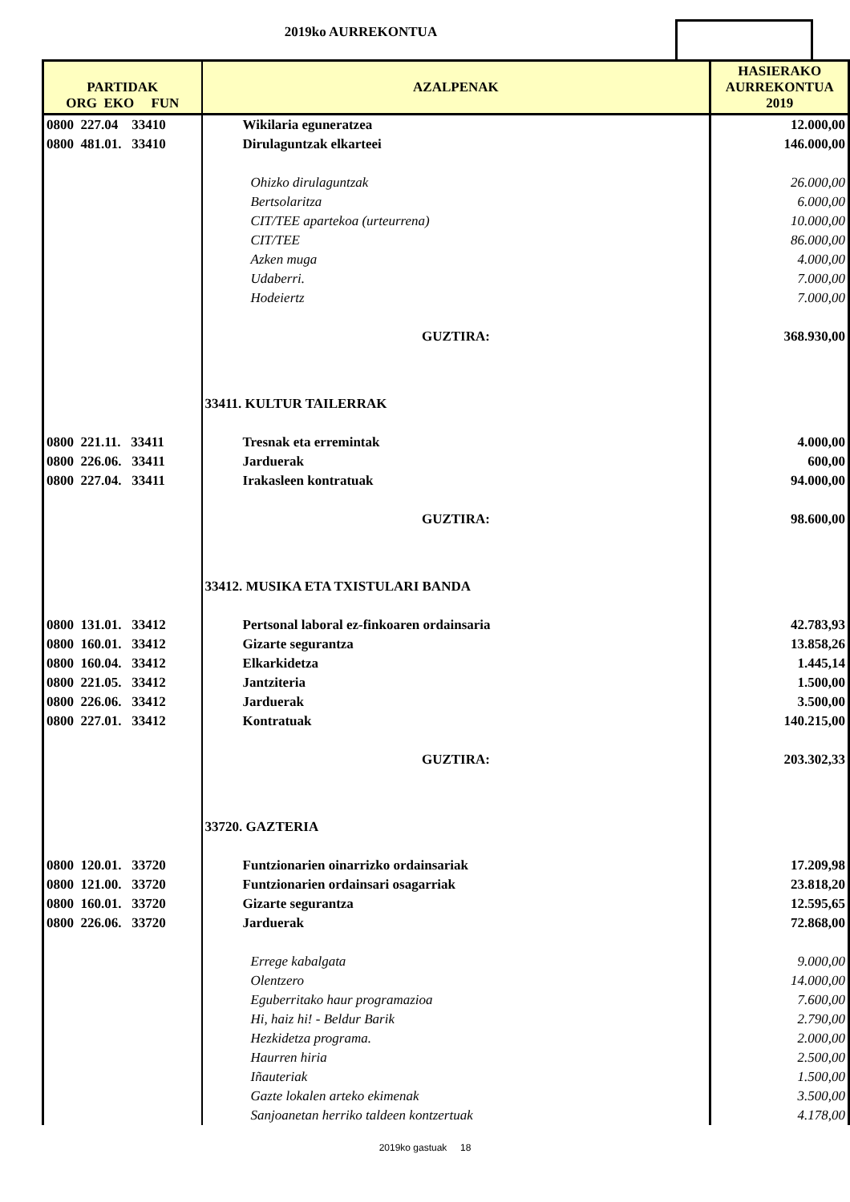2019ko AURREKONTUA
| PARTIDAK ORG EKO FUN | AZALPENAK | HASIERAKO AURREKONTUA 2019 |
| --- | --- | --- |
| 0800 227.04 33410 | Wikilaria eguneratzea | 12.000,00 |
| 0800 481.01. 33410 | Dirulaguntzak elkarteei | 146.000,00 |
| | Ohizko dirulaguntzak | 26.000,00 |
| | Bertsolaritza | 6.000,00 |
| | CIT/TEE apartekoa (urteurrena) | 10.000,00 |
| | CIT/TEE | 86.000,00 |
| | Azken muga | 4.000,00 |
| | Udaberri. | 7.000,00 |
| | Hodeiertz | 7.000,00 |
| | GUZTIRA: | 368.930,00 |
| | 33411. KULTUR TAILERRAK | |
| 0800 221.11. 33411 | Tresnak eta erremintak | 4.000,00 |
| 0800 226.06. 33411 | Jarduerak | 600,00 |
| 0800 227.04. 33411 | Irakasleen kontratuak | 94.000,00 |
| | GUZTIRA: | 98.600,00 |
| | 33412. MUSIKA ETA TXISTULARI BANDA | |
| 0800 131.01. 33412 | Pertsonal laboral ez-finkoaren ordainsaria | 42.783,93 |
| 0800 160.01. 33412 | Gizarte segurantza | 13.858,26 |
| 0800 160.04. 33412 | Elkarkidetza | 1.445,14 |
| 0800 221.05. 33412 | Jantziteria | 1.500,00 |
| 0800 226.06. 33412 | Jarduerak | 3.500,00 |
| 0800 227.01. 33412 | Kontratuak | 140.215,00 |
| | GUZTIRA: | 203.302,33 |
| | 33720. GAZTERIA | |
| 0800 120.01. 33720 | Funtzionarien oinarrizko ordainsariak | 17.209,98 |
| 0800 121.00. 33720 | Funtzionarien ordainsari osagarriak | 23.818,20 |
| 0800 160.01. 33720 | Gizarte segurantza | 12.595,65 |
| 0800 226.06. 33720 | Jarduerak | 72.868,00 |
| | Errege kabalgata | 9.000,00 |
| | Olentzero | 14.000,00 |
| | Eguberritako haur programazioa | 7.600,00 |
| | Hi, haiz hi! - Beldur Barik | 2.790,00 |
| | Hezkidetza programa. | 2.000,00 |
| | Haurren hiria | 2.500,00 |
| | Iñauteriak | 1.500,00 |
| | Gazte lokalen arteko ekimenak | 3.500,00 |
| | Sanjoanetan herriko taldeen kontzertuak | 4.178,00 |
2019ko gastuak 18